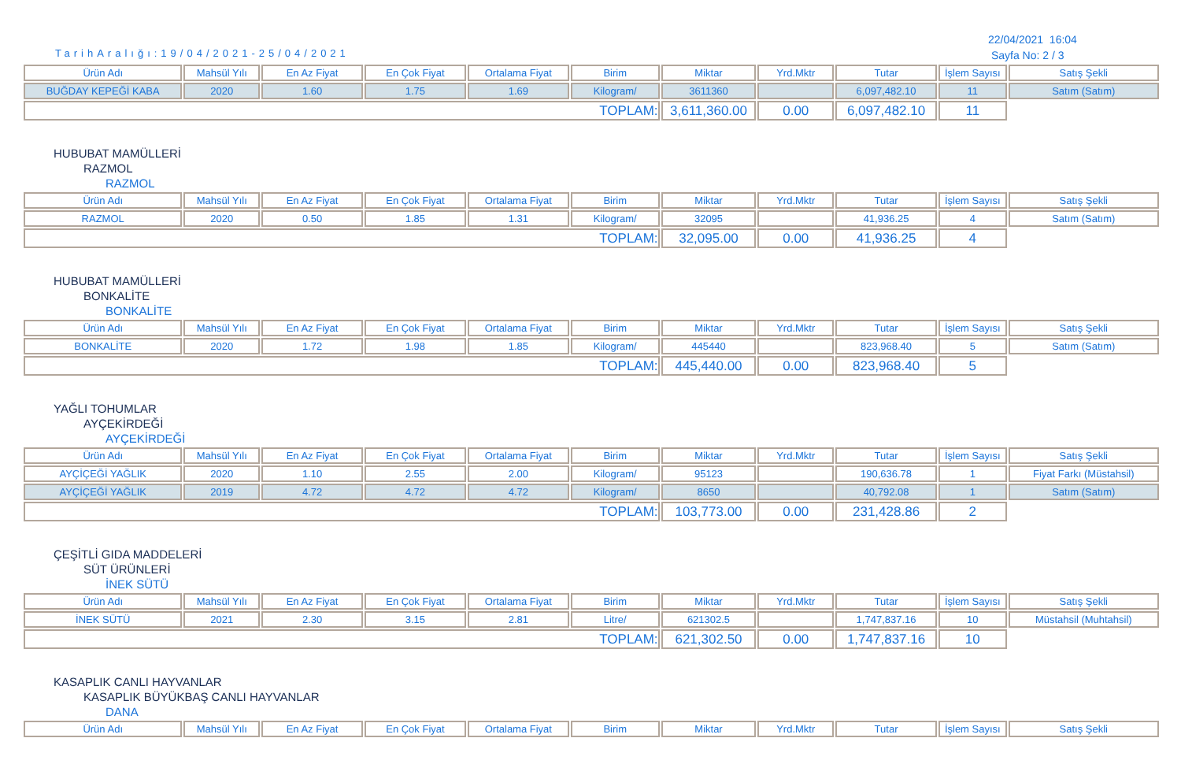TarihAralığı:19/04/2021-25/04/2021
22/04/2021 16:04
Sayfa No: 2 / 3
| Ürün Adı | Mahsül Yılı | En Az Fiyat | En Çok Fiyat | Ortalama Fiyat | Birim | Miktar | Yrd.Mktr | Tutar | İşlem Sayısı | Satış Şekli |
| --- | --- | --- | --- | --- | --- | --- | --- | --- | --- | --- |
| BUĞDAY KEPEĞİ KABA | 2020 | 1.60 | 1.75 | 1.69 | Kilogram/ | 3611360 | | 6,097,482.10 | 11 | Satım (Satım) |
| TOPLAM: | | | | | | 3,611,360.00 | 0.00 | 6,097,482.10 | 11 | |
HUBUBAT MAMÜLLERİ
RAZMOL
RAZMOL
| Ürün Adı | Mahsül Yılı | En Az Fiyat | En Çok Fiyat | Ortalama Fiyat | Birim | Miktar | Yrd.Mktr | Tutar | İşlem Sayısı | Satış Şekli |
| --- | --- | --- | --- | --- | --- | --- | --- | --- | --- | --- |
| RAZMOL | 2020 | 0.50 | 1.85 | 1.31 | Kilogram/ | 32095 | | 41,936.25 | 4 | Satım (Satım) |
| TOPLAM: | | | | | | 32,095.00 | 0.00 | 41,936.25 | 4 | |
HUBUBAT MAMÜLLERİ
BONKALİTE
BONKALİTE
| Ürün Adı | Mahsül Yılı | En Az Fiyat | En Çok Fiyat | Ortalama Fiyat | Birim | Miktar | Yrd.Mktr | Tutar | İşlem Sayısı | Satış Şekli |
| --- | --- | --- | --- | --- | --- | --- | --- | --- | --- | --- |
| BONKALİTE | 2020 | 1.72 | 1.98 | 1.85 | Kilogram/ | 445440 | | 823,968.40 | 5 | Satım (Satım) |
| TOPLAM: | | | | | | 445,440.00 | 0.00 | 823,968.40 | 5 | |
YAĞLI TOHUMLAR
AYÇEKİRDEĞİ
AYÇEKİRDEĞİ
| Ürün Adı | Mahsül Yılı | En Az Fiyat | En Çok Fiyat | Ortalama Fiyat | Birim | Miktar | Yrd.Mktr | Tutar | İşlem Sayısı | Satış Şekli |
| --- | --- | --- | --- | --- | --- | --- | --- | --- | --- | --- |
| AYÇİÇEĞİ YAĞLIK | 2020 | 1.10 | 2.55 | 2.00 | Kilogram/ | 95123 | | 190,636.78 | 1 | Fiyat Farkı (Müstahsil) |
| AYÇİÇEĞİ YAĞLIK | 2019 | 4.72 | 4.72 | 4.72 | Kilogram/ | 8650 | | 40,792.08 | 1 | Satım (Satım) |
| TOPLAM: | | | | | | 103,773.00 | 0.00 | 231,428.86 | 2 | |
ÇEŞİTLİ GIDA MADDELERİ
SÜT ÜRÜNLERİ
İNEK SÜTÜ
| Ürün Adı | Mahsül Yılı | En Az Fiyat | En Çok Fiyat | Ortalama Fiyat | Birim | Miktar | Yrd.Mktr | Tutar | İşlem Sayısı | Satış Şekli |
| --- | --- | --- | --- | --- | --- | --- | --- | --- | --- | --- |
| İNEK SÜTÜ | 2021 | 2.30 | 3.15 | 2.81 | Litre/ | 621302.5 | | 1,747,837.16 | 10 | Müstahsil (Muhtahsil) |
| TOPLAM: | | | | | | 621,302.50 | 0.00 | 1,747,837.16 | 10 | |
KASAPLIK CANLI HAYVANLAR
KASAPLIK BÜYÜKBAŞ CANLI HAYVANLAR
DANA
| Ürün Adı | Mahsül Yılı | En Az Fiyat | En Çok Fiyat | Ortalama Fiyat | Birim | Miktar | Yrd.Mktr | Tutar | İşlem Sayısı | Satış Şekli |
| --- | --- | --- | --- | --- | --- | --- | --- | --- | --- | --- |